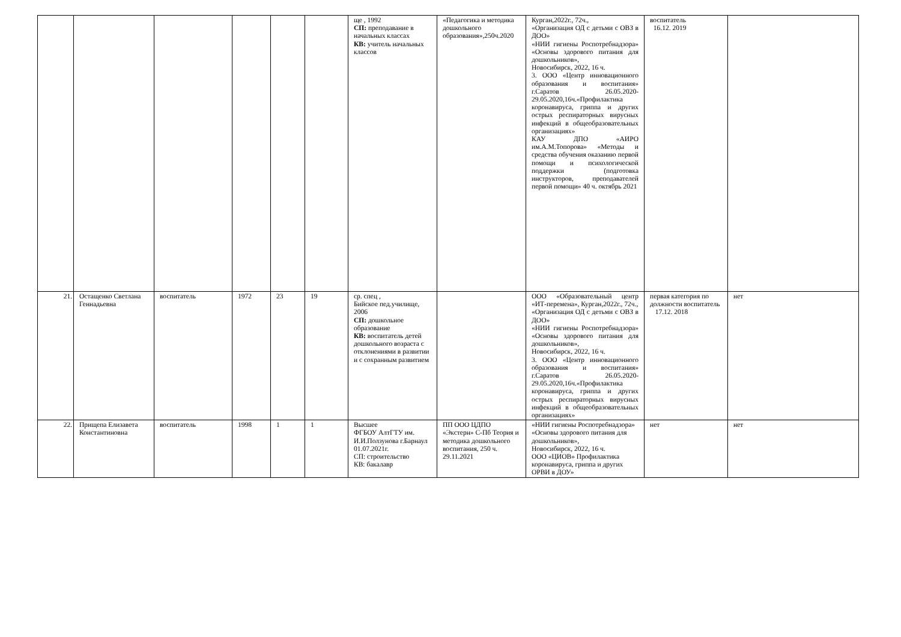| | | | | | | ще , 1992 СП: преподавание в начальных классах КВ: учитель начальных классов | «Педагогика и методика дошкольного образования»,250ч.2020 | Курган,2022г., 72ч., «Организация ОД с детьми с ОВЗ в ДОО» «НИИ гигиены Роспотребнадзора» «Основы здорового питания для дошкольников», Новосибирск, 2022, 16 ч. 3. ООО «Центр инновационного образования и воспитания» г.Саратов 26.05.2020-29.05.2020,16ч.«Профилактика коронавируса, гриппа и других острых респираторных вирусных инфекций в общеобразовательных организациях» КАУ ДПО «АИРО им.А.М.Топорова» «Методы и средства обучения оказанию первой помощи и психологической поддержки (подготовка инструкторов, преподавателей первой помощи» 40 ч. октябрь 2021 | воспитатель 16.12. 2019 | |
| 21. | Остащенко Светлана Геннадьевна | воспитатель | 1972 | 23 | 19 | ср. спец , Бийское пед.училище, 2006 СП: дошкольное образование КВ: воспитатель детей дошкольного возраста с отклонениями в развитии и с сохранным развитием | | ООО «Образовательный центр «ИТ-перемена», Курган,2022г., 72ч., «Организация ОД с детьми с ОВЗ в ДОО» «НИИ гигиены Роспотребнадзора» «Основы здорового питания для дошкольников», Новосибирск, 2022, 16 ч. 3. ООО «Центр инновационного образования и воспитания» г.Саратов 26.05.2020-29.05.2020,16ч.«Профилактика коронавируса, гриппа и других острых респираторных вирусных инфекций в общеобразовательных организациях» | первая категория по должности воспитатель 17.12. 2018 | нет |
| 22. | Прищепа Елизавета Константиновна | воспитатель | 1998 | 1 | 1 | Высшее ФГБОУ АлтГТУ им. И.И.Ползунова г.Барнаул 01.07.2021г. СП: строительство КВ: бакалавр | ПП ООО ЦДПО «Экстерн» С-Пб Теория и методика дошкольного воспитания, 250 ч. 29.11.2021 | «НИИ гигиены Роспотребнадзора» «Основы здорового питания для дошкольников», Новосибирск, 2022, 16 ч. ООО «ЦИОВ» Профилактика коронавируса, гриппа и других ОРВИ в ДОУ» | нет | нет |